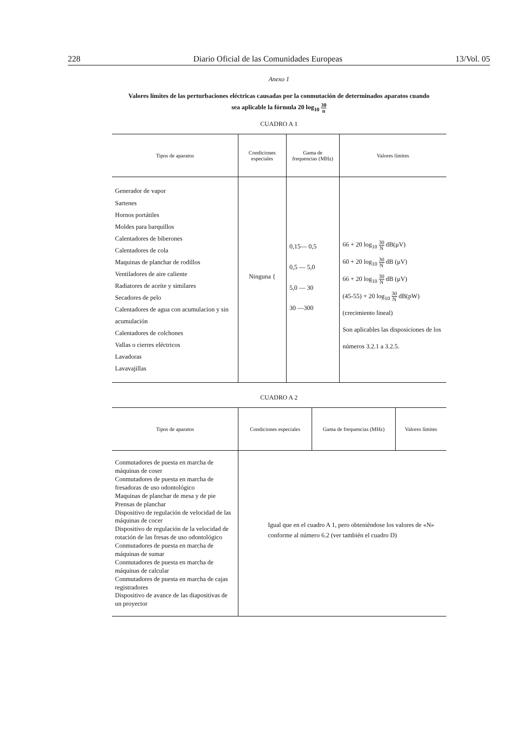228 Diario Oficial de las Comunidades Europeas 13/Vol. 05
Anexo 1
Valores límites de las perturbaciones eléctricas causadas por la conmutación de determinados aparatos cuando
sea aplicable la fórmula 20 log<sub>10</sub> 30 n
CUADRO A 1
| Tipos de aparatos | Condiciones especiales | Gama de frequencias (MHz) | Valores límites |
| --- | --- | --- | --- |
| Generador de vapor Sartenes Hornos portátiles Moldes para barquillos Calentadores de biberones Calentadores de cola Maquinas de planchar de rodillos Ventiladores de aire caliente Radiatores de aceite y similares Secadores de pelo Calentadores de agua con acumulacion y sin acumulación Calentadores de colchones Vallas o cierres eléctricos Lavadoras Lavavajillas | Ninguna { | 0,15— 0,5 0,5 — 5,0 5,0 — 30 30 —300 | 66 + 20 log<sub>10</sub> 30 N dB(μV) 60 + 20 log<sub>10</sub> 30 N dB (μV) 66 + 20 log<sub>10</sub> 30 N dB (μV) (45-55) + 20 log<sub>10</sub> 30 N dB(pW) (crecimiento lineal) Son aplicables las disposiciones de los números 3.2.1 a 3.2.5. |
CUADRO A 2
| Tipos de aparatos | Condiciones especiales | Gama de frequencias (MHz) | Valores límites |
| --- | --- | --- | --- |
| Conmutadores de puesta en marcha de máquinas de coser Conmutadores de puesta en marcha de fresadoras de uso odontológico Maquinas de planchar de mesa y de pie Prensas de planchar Dispositivo de regulación de velocidad de las máquinas de cocer Dispositivo de regulación de la velocidad de rotación de las fresas de uso odontológico Conmutadores de puesta en marcha de máquinas de sumar Conmutadores de puesta en marcha de máquinas de calcular Conmutadores de puesta en marcha de cajas registradores Dispositivo de avance de las diapositivas de un proyector | Igual que en el cuadro A 1, pero obteniéndose los valores de «N» conforme al número 6.2 (ver también el cuadro D) | | |